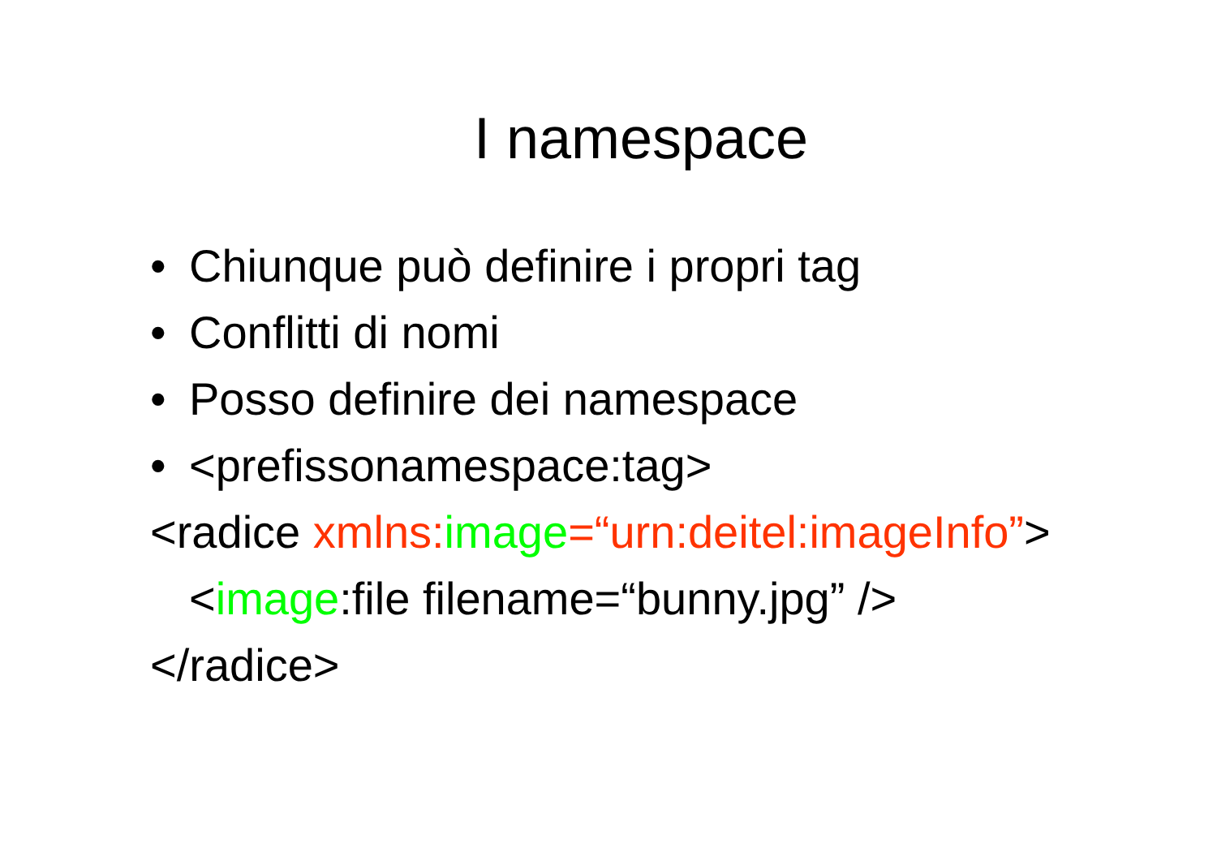I namespace
• Chiunque può definire i propri tag
• Conflitti di nomi
• Posso definire dei namespace
• <prefissonamespace:tag>
<radice xmlns: image=“urn:deitel:imageInfo”>
<image:file filename=“bunny.jpg” />
</radice>